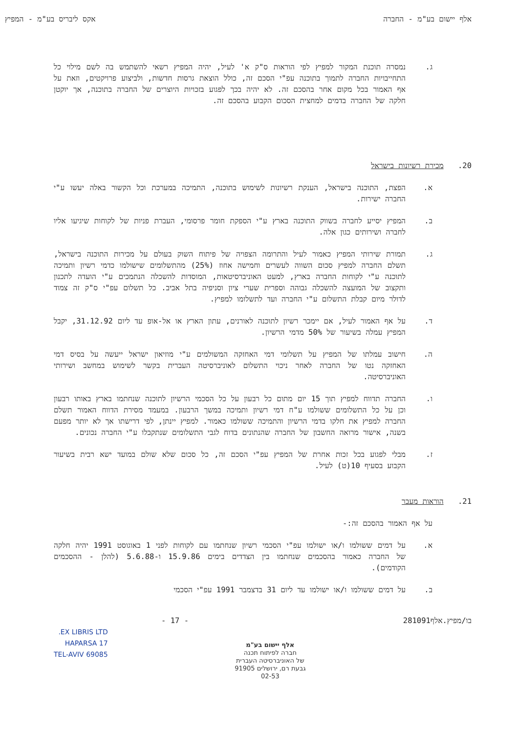אלף יישום בע"מ - החברה אקס ליבריס בע"מ - המפיץ
ג. נמסרה תוכנת המקור למפיץ לפי הוראות ס"ק א' לעיל, יהיה המפיץ רשאי להשתמש בה לשם מילוי כל התחייבויות החברה לתמוך בתוכנה עפ"י הסכם זה, כולל הוצאת גרסות חדשות, ולביצוע פרויקטים, וזאת על אף האמור בכל מקום אחר בהסכם זה. לא יהיה בכך לפגוע בזכויות היוצרים של החברה בתוכנה, אך יוקטן חלקה של החברה בדמים למחצית הסכום הקבוע בהסכם זה.
20. מכירת רשיונות בישראל
א. הפצת, התוכנה בישראל, הענקת רשיונות לשימוש בתוכנה, התמיכה במערכת וכל הקשור באלה יעשו ע"י החברה ישירות.
ב. המפיץ יסייע לחברה בשווק התוכנה בארץ ע"י הספקת חומר פרסומי, העברת פניות של לקוחות שיגיעו אליו לחברה ושירותים כגון אלה.
ג. תמורת שירותי המפיץ כאמור לעיל והתרומה הצפויה של פיתוח השוק בעולם על מכירות התוכנה בישראל, תשלם החברה למפיץ סכום השווה לעשרים וחמישה אחוז (25%) מהתשלומים שישולמו כדמי רשיון ותמיכה לתוכנה ע"י לקוחות החברה בארץ, למעט האוניברסיטאות, המוסדות להשכלה הנתמכים ע"י הועדה לתכנון ותקצוב של המועצה להשכלה גבוהה וספרית שערי ציון וסניפיה בתל אביב. כל תשלום עפ"י ס"ק זה צמוד לדולר מיום קבלת התשלום ע"י החברה ועד לתשלומו למפיץ.
ד. על אף האמור לעיל, אם יימכר רשיון לתוכנה לאורנים, עתון הארץ או אל-אופ עד ליום 31.12.92, יקבל המפיץ עמלה בשיעור של 50% מדמי הרשיון.
ה. חישוב עמלתו של המפיץ על תשלומי דמי האחזקה המשולמים ע"י מוזיאון ישראל ייעשה על בסיס דמי האחזקה נטו של החברה לאחר ניכוי התשלום לאוניברסיטה העברית בקשר לשימוש במחשב ושירותי האוניברסיטה.
ו. החברה תדווח למפיץ תוך 15 יום מתום כל רבעון על כל הסכמי הרשיון לתוכנה שנחתמו בארץ באותו רבעון וכן על כל התשלומים ששולמו ע"ח דמי רשיון ותמיכה במשך הרבעון. במעמד מסירת הדווח האמור תשלם החברה למפיץ את חלקו בדמי הרשיון והתמיכה ששולמו כאמור. למפיץ יינתן, לפי דרישתו אך לא יותר מפעם בשנה, אישור מרואה החשבון של החברה שהנתונים בדוח לגבי התשלומים שנתקבלו ע"י החברה נכונים.
ז. מבלי לפגוע בכל זכות אחרת של המפיץ עפ"י הסכם זה, כל סכום שלא שולם במועד ישא רבית בשיעור הקבוע בסעיף 10(ט) לעיל.
21. הוראות מעבר
על אף האמור בהסכם זה:-
א. על דמים ששולמו ו/או ישולמו עפ"י הסכמי רשיון שנחתמו עם לקוחות לפני 1 באוגוסט 1991 יהיה חלקה של החברה כאמור בהסכמים שנחתמו בין הצדדים בימים 15.9.86 ו-5.6.88 (להלן - ההסכמים הקודמים).
ב. על דמים ששולמו ו/או ישולמו עד ליום 31 בדצמבר 1991 עפ"י הסכמי
בו/מפיץ.אלף281091 - 17 -
אלף יישום בע"מ
חברה לפיתוח תכנה
של האוניברסיטה העברית
גבעת רם, ירושלים 91905
02-53
EX LIBRIS LTD.
HAPARSA 17
TEL-AVIV 69085